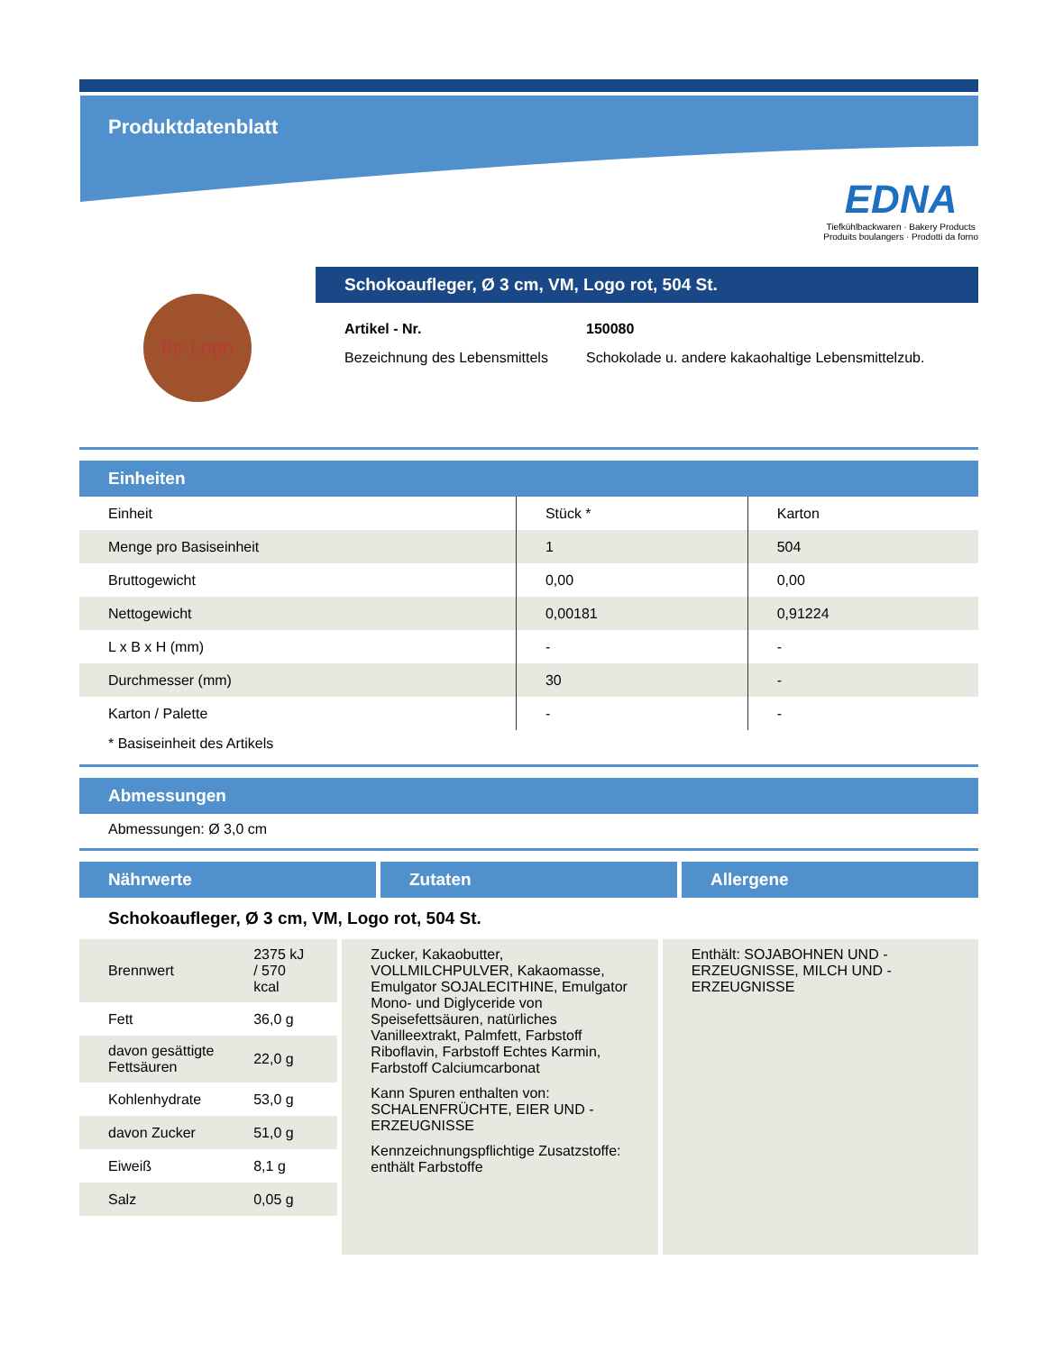Produktdatenblatt
EDNA
Tiefkühlbackwaren · Bakery Products
Produits boulangers · Prodotti da forno
Ihr Logo
Schokoaufleger, Ø 3 cm, VM, Logo rot, 504 St.
Artikel - Nr. 150080 Bezeichnung des Lebensmittels Schokolade u. andere kakaohaltige Lebensmittelzub.
Einheiten
| Einheit | Stück * | Karton |
| Menge pro Basiseinheit | 1 | 504 |
| Bruttogewicht | 0,00 | 0,00 |
| Nettogewicht | 0,00181 | 0,91224 |
| L x B x H (mm) | - | - |
| Durchmesser (mm) | 30 | - |
| Karton / Palette | - | - |
* Basiseinheit des Artikels
Abmessungen
Abmessungen: Ø 3,0 cm
Nährwerte Zutaten Allergene
Schokoaufleger, Ø 3 cm, VM, Logo rot, 504 St.
| Brennwert | 2375 kJ / 570 kcal |
| Fett | 36,0 g |
| davon gesättigte Fettsäuren | 22,0 g |
| Kohlenhydrate | 53,0 g |
| davon Zucker | 51,0 g |
| Eiweiß | 8,1 g |
| Salz | 0,05 g |
Zucker, Kakaobutter, VOLLMILCHPULVER, Kakaomasse, Emulgator SOJALECITHINE, Emulgator Mono- und Diglyceride von Speisefettsäuren, natürliches Vanilleextrakt, Palmfett, Farbstoff Riboflavin, Farbstoff Echtes Karmin, Farbstoff Calciumcarbonat
Kann Spuren enthalten von: SCHALENFRÜCHTE, EIER UND -ERZEUGNISSE
Kennzeichnungspflichtige Zusatzstoffe: enthält Farbstoffe
Enthält: SOJABOHNEN UND -ERZEUGNISSE, MILCH UND -ERZEUGNISSE